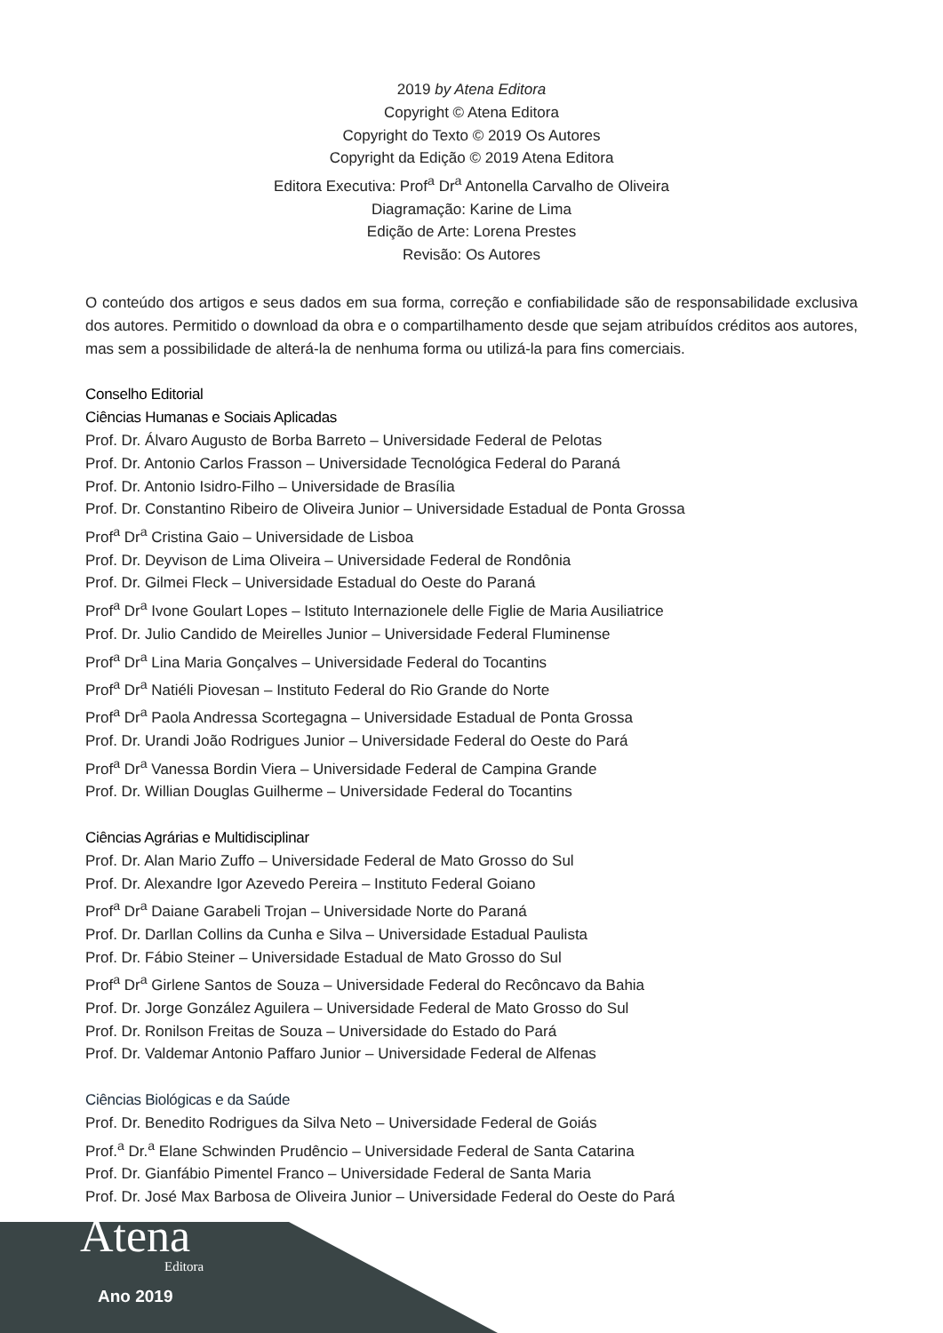2019 by Atena Editora
Copyright © Atena Editora
Copyright do Texto © 2019 Os Autores
Copyright da Edição © 2019 Atena Editora
Editora Executiva: Prof<sup>a</sup> Dr<sup>a</sup> Antonella Carvalho de Oliveira
Diagramação: Karine de Lima
Edição de Arte: Lorena Prestes
Revisão: Os Autores
O conteúdo dos artigos e seus dados em sua forma, correção e confiabilidade são de responsabilidade exclusiva dos autores. Permitido o download da obra e o compartilhamento desde que sejam atribuídos créditos aos autores, mas sem a possibilidade de alterá-la de nenhuma forma ou utilizá-la para fins comerciais.
Conselho Editorial
Ciências Humanas e Sociais Aplicadas
Prof. Dr. Álvaro Augusto de Borba Barreto – Universidade Federal de Pelotas
Prof. Dr. Antonio Carlos Frasson – Universidade Tecnológica Federal do Paraná
Prof. Dr. Antonio Isidro-Filho – Universidade de Brasília
Prof. Dr. Constantino Ribeiro de Oliveira Junior – Universidade Estadual de Ponta Grossa
Prof<sup>a</sup> Dr<sup>a</sup> Cristina Gaio – Universidade de Lisboa
Prof. Dr. Deyvison de Lima Oliveira – Universidade Federal de Rondônia
Prof. Dr. Gilmei Fleck – Universidade Estadual do Oeste do Paraná
Prof<sup>a</sup> Dr<sup>a</sup> Ivone Goulart Lopes – Istituto Internazionele delle Figlie de Maria Ausiliatrice
Prof. Dr. Julio Candido de Meirelles Junior – Universidade Federal Fluminense
Prof<sup>a</sup> Dr<sup>a</sup> Lina Maria Gonçalves – Universidade Federal do Tocantins
Prof<sup>a</sup> Dr<sup>a</sup> Natiéli Piovesan – Instituto Federal do Rio Grande do Norte
Prof<sup>a</sup> Dr<sup>a</sup> Paola Andressa Scortegagna – Universidade Estadual de Ponta Grossa
Prof. Dr. Urandi João Rodrigues Junior – Universidade Federal do Oeste do Pará
Prof<sup>a</sup> Dr<sup>a</sup> Vanessa Bordin Viera – Universidade Federal de Campina Grande
Prof. Dr. Willian Douglas Guilherme – Universidade Federal do Tocantins
Ciências Agrárias e Multidisciplinar
Prof. Dr. Alan Mario Zuffo – Universidade Federal de Mato Grosso do Sul
Prof. Dr. Alexandre Igor Azevedo Pereira – Instituto Federal Goiano
Prof<sup>a</sup> Dr<sup>a</sup> Daiane Garabeli Trojan – Universidade Norte do Paraná
Prof. Dr. Darllan Collins da Cunha e Silva – Universidade Estadual Paulista
Prof. Dr. Fábio Steiner – Universidade Estadual de Mato Grosso do Sul
Prof<sup>a</sup> Dr<sup>a</sup> Girlene Santos de Souza – Universidade Federal do Recôncavo da Bahia
Prof. Dr. Jorge González Aguilera – Universidade Federal de Mato Grosso do Sul
Prof. Dr. Ronilson Freitas de Souza – Universidade do Estado do Pará
Prof. Dr. Valdemar Antonio Paffaro Junior – Universidade Federal de Alfenas
Ciências Biológicas e da Saúde
Prof. Dr. Benedito Rodrigues da Silva Neto – Universidade Federal de Goiás
Prof.<sup>a</sup> Dr.<sup>a</sup> Elane Schwinden Prudêncio – Universidade Federal de Santa Catarina
Prof. Dr. Gianfábio Pimentel Franco – Universidade Federal de Santa Maria
Prof. Dr. José Max Barbosa de Oliveira Junior – Universidade Federal do Oeste do Pará
Atena
Editora
Ano 2019